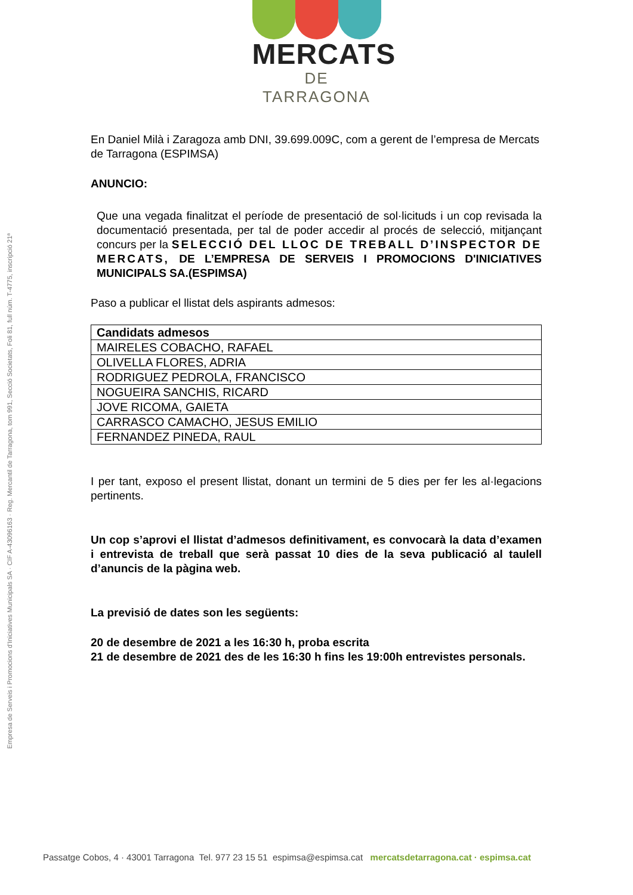Empresa de Serveis i Promocions d'Iniciatives Municipals SA · CIF A-43096163 · Reg. Mercantil de Tarragona, tom 991, Secció Societats, Foli 81, full núm. T-4775, inscripció 21ª
MERCATS
DE TARRAGONA
En Daniel Milà i Zaragoza amb DNI, 39.699.009C, com a gerent de l’empresa de Mercats de Tarragona (ESPIMSA)
ANUNCIO:
Que una vegada finalitzat el període de presentació de sol·licituds i un cop revisada la documentació presentada, per tal de poder accedir al procés de selecció, mitjançant concurs per la SELECCIÓ DEL LLOC DE TREBALL D’INSPECTOR DE MERCATS, DE L’EMPRESA DE SERVEIS I PROMOCIONS D'INICIATIVES MUNICIPALS SA.(ESPIMSA)
Paso a publicar el llistat dels aspirants admesos:
| Candidats admesos |
| --- |
| MAIRELES COBACHO, RAFAEL |
| OLIVELLA FLORES, ADRIA |
| RODRIGUEZ PEDROLA, FRANCISCO |
| NOGUEIRA SANCHIS, RICARD |
| JOVE RICOMA, GAIETA |
| CARRASCO CAMACHO, JESUS EMILIO |
| FERNANDEZ PINEDA, RAUL |
I per tant, exposo el present llistat, donant un termini de 5 dies per fer les al·legacions pertinents.
Un cop s’aprovi el llistat d’admesos definitivament, es convocarà la data d’examen i entrevista de treball que serà passat 10 dies de la seva publicació al taulell d’anuncis de la pàgina web.
La previsió de dates son les següents:
20 de desembre de 2021 a les 16:30 h, proba escrita
21 de desembre de 2021 des de les 16:30 h fins les 19:00h entrevistes personals.
Passatge Cobos, 4 · 43001 Tarragona Tel. 977 23 15 51 espimsa@espimsa.cat mercatsdetarragona.cat · espimsa.cat